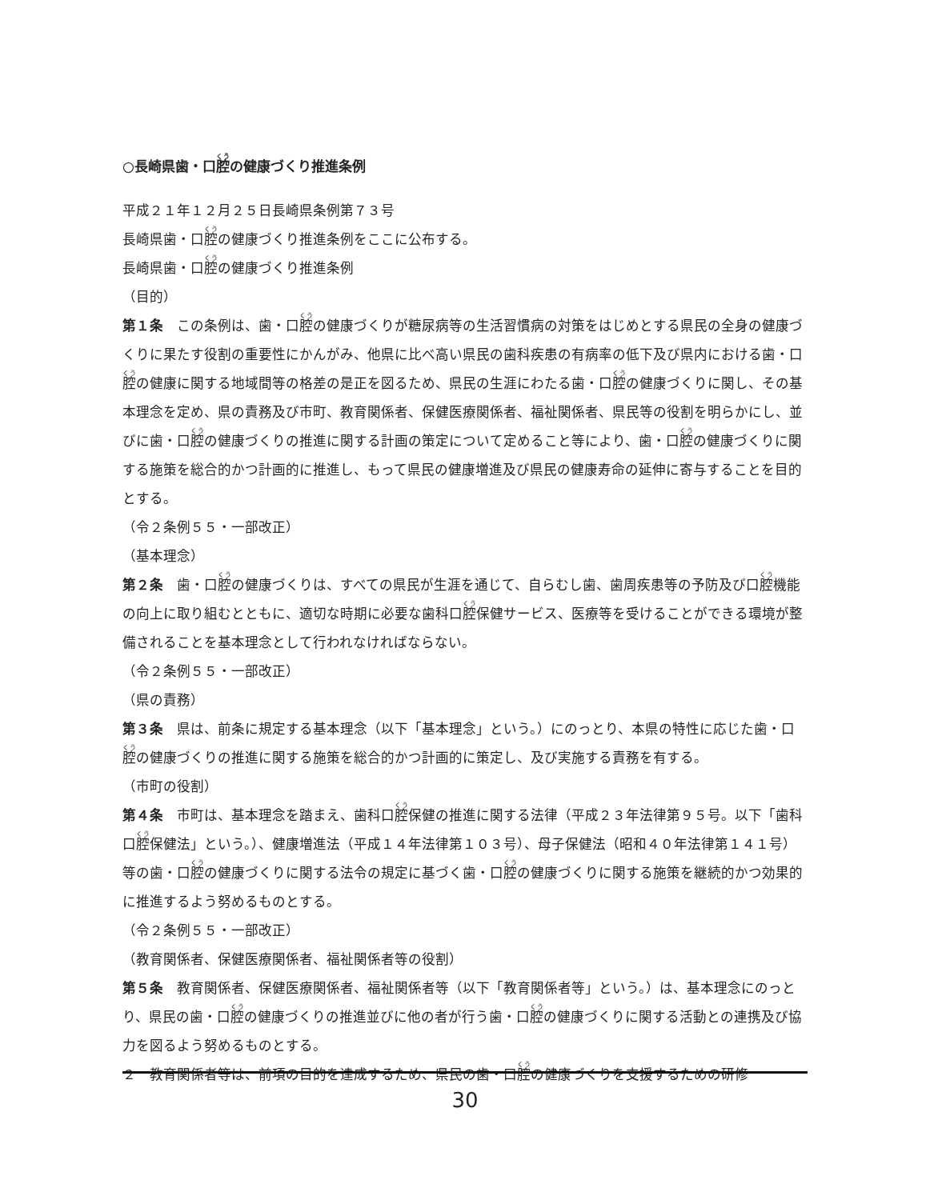○長崎県歯・口腔の健康づくり推進条例
平成２１年１２月２５日長崎県条例第７３号
長崎県歯・口腔の健康づくり推進条例をここに公布する。
長崎県歯・口腔の健康づくり推進条例
（目的）
第１条　この条例は、歯・口腔の健康づくりが糖尿病等の生活習慣病の対策をはじめとする県民の全身の健康づくりに果たす役割の重要性にかんがみ、他県に比べ高い県民の歯科疾患の有病率の低下及び県内における歯・口腔の健康に関する地域間等の格差の是正を図るため、県民の生涯にわたる歯・口腔の健康づくりに関し、その基本理念を定め、県の責務及び市町、教育関係者、保健医療関係者、福祉関係者、県民等の役割を明らかにし、並びに歯・口腔の健康づくりの推進に関する計画の策定について定めること等により、歯・口腔の健康づくりに関する施策を総合的かつ計画的に推進し、もって県民の健康増進及び県民の健康寿命の延伸に寄与することを目的とする。
（令２条例５５・一部改正）
（基本理念）
第２条　歯・口腔の健康づくりは、すべての県民が生涯を通じて、自らむし歯、歯周疾患等の予防及び口腔機能の向上に取り組むとともに、適切な時期に必要な歯科口腔保健サービス、医療等を受けることができる環境が整備されることを基本理念として行われなければならない。
（令２条例５５・一部改正）
（県の責務）
第３条　県は、前条に規定する基本理念（以下「基本理念」という。）にのっとり、本県の特性に応じた歯・口腔の健康づくりの推進に関する施策を総合的かつ計画的に策定し、及び実施する責務を有する。
（市町の役割）
第４条　市町は、基本理念を踏まえ、歯科口腔保健の推進に関する法律（平成２３年法律第９５号。以下「歯科口腔保健法」という。）、健康増進法（平成１４年法律第１０３号）、母子保健法（昭和４０年法律第１４１号）等の歯・口腔の健康づくりに関する法令の規定に基づく歯・口腔の健康づくりに関する施策を継続的かつ効果的に推進するよう努めるものとする。
（令２条例５５・一部改正）
（教育関係者、保健医療関係者、福祉関係者等の役割）
第５条　教育関係者、保健医療関係者、福祉関係者等（以下「教育関係者等」という。）は、基本理念にのっとり、県民の歯・口腔の健康づくりの推進並びに他の者が行う歯・口腔の健康づくりに関する活動との連携及び協力を図るよう努めるものとする。
２　教育関係者等は、前項の目的を達成するため、県民の歯・口腔の健康づくりを支援するための研修
30